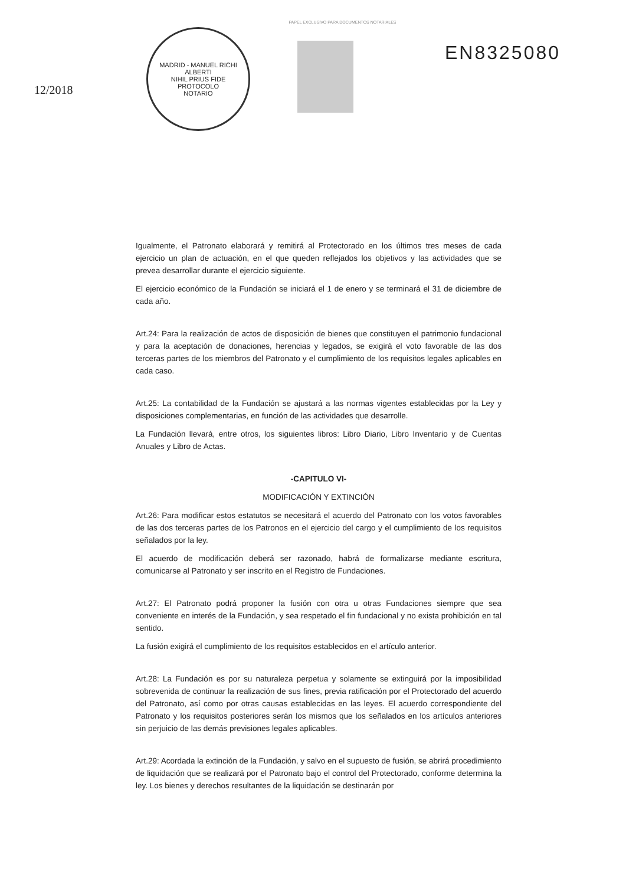PAPEL EXCLUSIVO PARA DOCUMENTOS NOTARIALES
12/2018
MADRID - MANUEL RICHI ALBERTI
NIHIL PRIUS FIDE
PROTOCOLO
NOTARIO
EN8325080
Igualmente, el Patronato elaborará y remitirá al Protectorado en los últimos tres meses de cada ejercicio un plan de actuación, en el que queden reflejados los objetivos y las actividades que se prevea desarrollar durante el ejercicio siguiente.
El ejercicio económico de la Fundación se iniciará el 1 de enero y se terminará el 31 de diciembre de cada año.
Art.24: Para la realización de actos de disposición de bienes que constituyen el patrimonio fundacional y para la aceptación de donaciones, herencias y legados, se exigirá el voto favorable de las dos terceras partes de los miembros del Patronato y el cumplimiento de los requisitos legales aplicables en cada caso.
Art.25: La contabilidad de la Fundación se ajustará a las normas vigentes establecidas por la Ley y disposiciones complementarias, en función de las actividades que desarrolle.
La Fundación llevará, entre otros, los siguientes libros: Libro Diario, Libro Inventario y de Cuentas Anuales y Libro de Actas.
-CAPITULO VI-
MODIFICACIÓN Y EXTINCIÓN
Art.26: Para modificar estos estatutos se necesitará el acuerdo del Patronato con los votos favorables de las dos terceras partes de los Patronos en el ejercicio del cargo y el cumplimiento de los requisitos señalados por la ley.
El acuerdo de modificación deberá ser razonado, habrá de formalizarse mediante escritura, comunicarse al Patronato y ser inscrito en el Registro de Fundaciones.
Art.27: El Patronato podrá proponer la fusión con otra u otras Fundaciones siempre que sea conveniente en interés de la Fundación, y sea respetado el fin fundacional y no exista prohibición en tal sentido.
La fusión exigirá el cumplimiento de los requisitos establecidos en el artículo anterior.
Art.28: La Fundación es por su naturaleza perpetua y solamente se extinguirá por la imposibilidad sobrevenida de continuar la realización de sus fines, previa ratificación por el Protectorado del acuerdo del Patronato, así como por otras causas establecidas en las leyes. El acuerdo correspondiente del Patronato y los requisitos posteriores serán los mismos que los señalados en los artículos anteriores sin perjuicio de las demás previsiones legales aplicables.
Art.29: Acordada la extinción de la Fundación, y salvo en el supuesto de fusión, se abrirá procedimiento de liquidación que se realizará por el Patronato bajo el control del Protectorado, conforme determina la ley. Los bienes y derechos resultantes de la liquidación se destinarán por